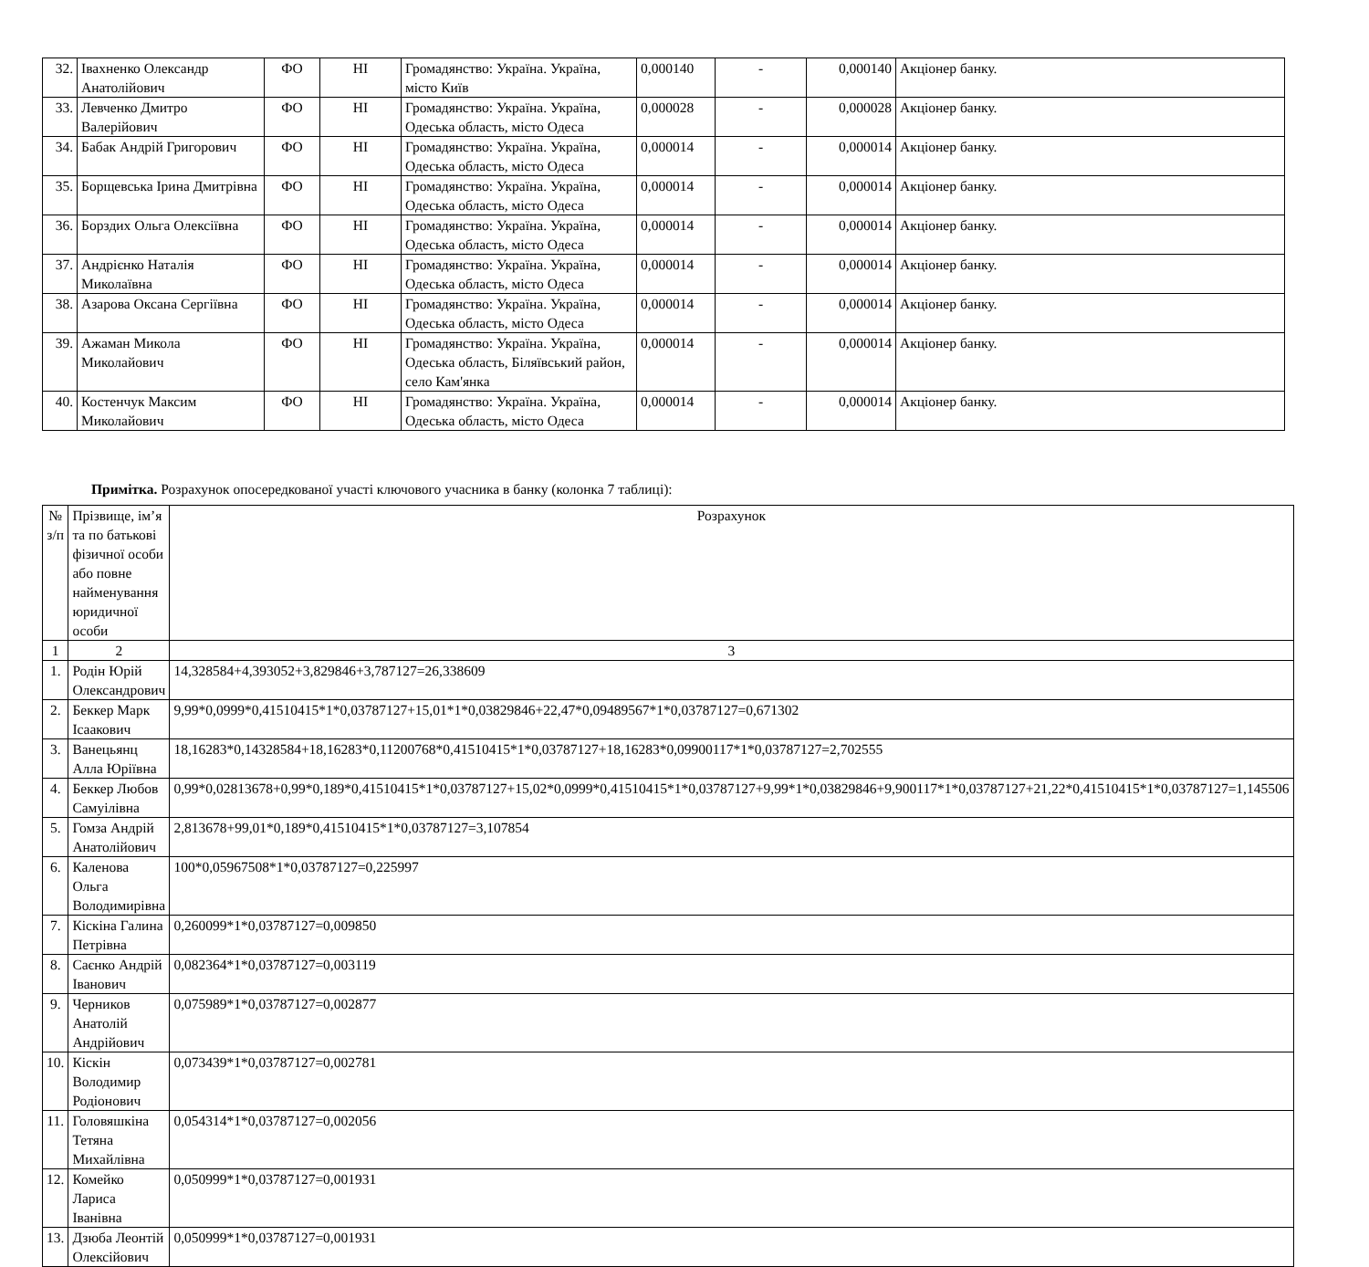| 32. | Івахненко Олександр Анатолійович | ФО | НІ | Громадянство: Україна. Україна, місто Київ | 0,000140 | - | 0,000140 | Акціонер банку. |
| 33. | Левченко Дмитро Валерійович | ФО | НІ | Громадянство: Україна. Україна, Одеська область, місто Одеса | 0,000028 | - | 0,000028 | Акціонер банку. |
| 34. | Бабак Андрій Григорович | ФО | НІ | Громадянство: Україна. Україна, Одеська область, місто Одеса | 0,000014 | - | 0,000014 | Акціонер банку. |
| 35. | Борщевська Ірина Дмитрівна | ФО | НІ | Громадянство: Україна. Україна, Одеська область, місто Одеса | 0,000014 | - | 0,000014 | Акціонер банку. |
| 36. | Борздих Ольга Олексіївна | ФО | НІ | Громадянство: Україна. Україна, Одеська область, місто Одеса | 0,000014 | - | 0,000014 | Акціонер банку. |
| 37. | Андрієнко Наталія Миколаївна | ФО | НІ | Громадянство: Україна. Україна, Одеська область, місто Одеса | 0,000014 | - | 0,000014 | Акціонер банку. |
| 38. | Азарова Оксана Сергіївна | ФО | НІ | Громадянство: Україна. Україна, Одеська область, місто Одеса | 0,000014 | - | 0,000014 | Акціонер банку. |
| 39. | Ажаман Микола Миколайович | ФО | НІ | Громадянство: Україна. Україна, Одеська область, Біляївський район, село Кам'янка | 0,000014 | - | 0,000014 | Акціонер банку. |
| 40. | Костенчук Максим Миколайович | ФО | НІ | Громадянство: Україна. Україна, Одеська область, місто Одеса | 0,000014 | - | 0,000014 | Акціонер банку. |
Примітка. Розрахунок опосередкованої участі ключового учасника в банку (колонка 7 таблиці):
| № з/п | Прізвище, ім’я та по батькові фізичної особи або повне найменування юридичної особи | Розрахунок |
| --- | --- | --- |
| 1 | 2 | 3 |
| 1. | Родін Юрій Олександрович | 14,328584+4,393052+3,829846+3,787127=26,338609 |
| 2. | Беккер Марк Ісаакович | 9,99*0,0999*0,41510415*1*0,03787127+15,01*1*0,03829846+22,47*0,09489567*1*0,03787127=0,671302 |
| 3. | Ванецьянц Алла Юріївна | 18,16283*0,14328584+18,16283*0,11200768*0,41510415*1*0,03787127+18,16283*0,09900117*1*0,03787127=2,702555 |
| 4. | Беккер Любов Самуілівна | 0,99*0,02813678+0,99*0,189*0,41510415*1*0,03787127+15,02*0,0999*0,41510415*1*0,03787127+9,99*1*0,03829846+9,900117*1*0,03787127+21,22*0,41510415*1*0,03787127=1,145506 |
| 5. | Гомза Андрій Анатолійович | 2,813678+99,01*0,189*0,41510415*1*0,03787127=3,107854 |
| 6. | Каленова Ольга Володимирівна | 100*0,05967508*1*0,03787127=0,225997 |
| 7. | Кіскіна Галина Петрівна | 0,260099*1*0,03787127=0,009850 |
| 8. | Саєнко Андрій Іванович | 0,082364*1*0,03787127=0,003119 |
| 9. | Черников Анатолій Андрійович | 0,075989*1*0,03787127=0,002877 |
| 10. | Кіскін Володимир Родіонович | 0,073439*1*0,03787127=0,002781 |
| 11. | Головяшкіна Тетяна Михайлівна | 0,054314*1*0,03787127=0,002056 |
| 12. | Комейко Лариса Іванівна | 0,050999*1*0,03787127=0,001931 |
| 13. | Дзюба Леонтій Олексійович | 0,050999*1*0,03787127=0,001931 |